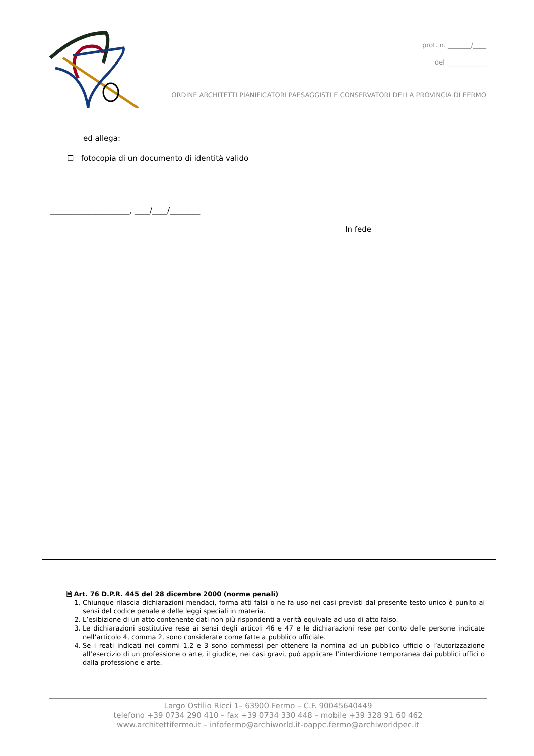prot. n. _______/____
del ____________
ORDINE ARCHITETTI PIANIFICATORI PAESAGGISTI E CONSERVATORI DELLA PROVINCIA DI FERMO
ed allega:
☐ fotocopia di un documento di identità valido
_____________________, ____/____/________
In fede
🗎 Art. 76 D.P.R. 445 del 28 dicembre 2000 (norme penali)
1. Chiunque rilascia dichiarazioni mendaci, forma atti falsi o ne fa uso nei casi previsti dal presente testo unico è punito ai sensi del codice penale e delle leggi speciali in materia.
2. L’esibizione di un atto contenente dati non più rispondenti a verità equivale ad uso di atto falso.
3. Le dichiarazioni sostitutive rese ai sensi degli articoli 46 e 47 e le dichiarazioni rese per conto delle persone indicate nell’articolo 4, comma 2, sono considerate come fatte a pubblico ufficiale.
4. Se i reati indicati nei commi 1,2 e 3 sono commessi per ottenere la nomina ad un pubblico ufficio o l’autorizzazione all’esercizio di un professione o arte, il giudice, nei casi gravi, può applicare l’interdizione temporanea dai pubblici uffici o dalla professione e arte.
Largo Ostilio Ricci 1– 63900 Fermo – C.F. 90045640449
telefono +39 0734 290 410 – fax +39 0734 330 448 – mobile +39 328 91 60 462
www.architettifermo.it – infofermo@archiworld.it-oappc.fermo@archiworldpec.it